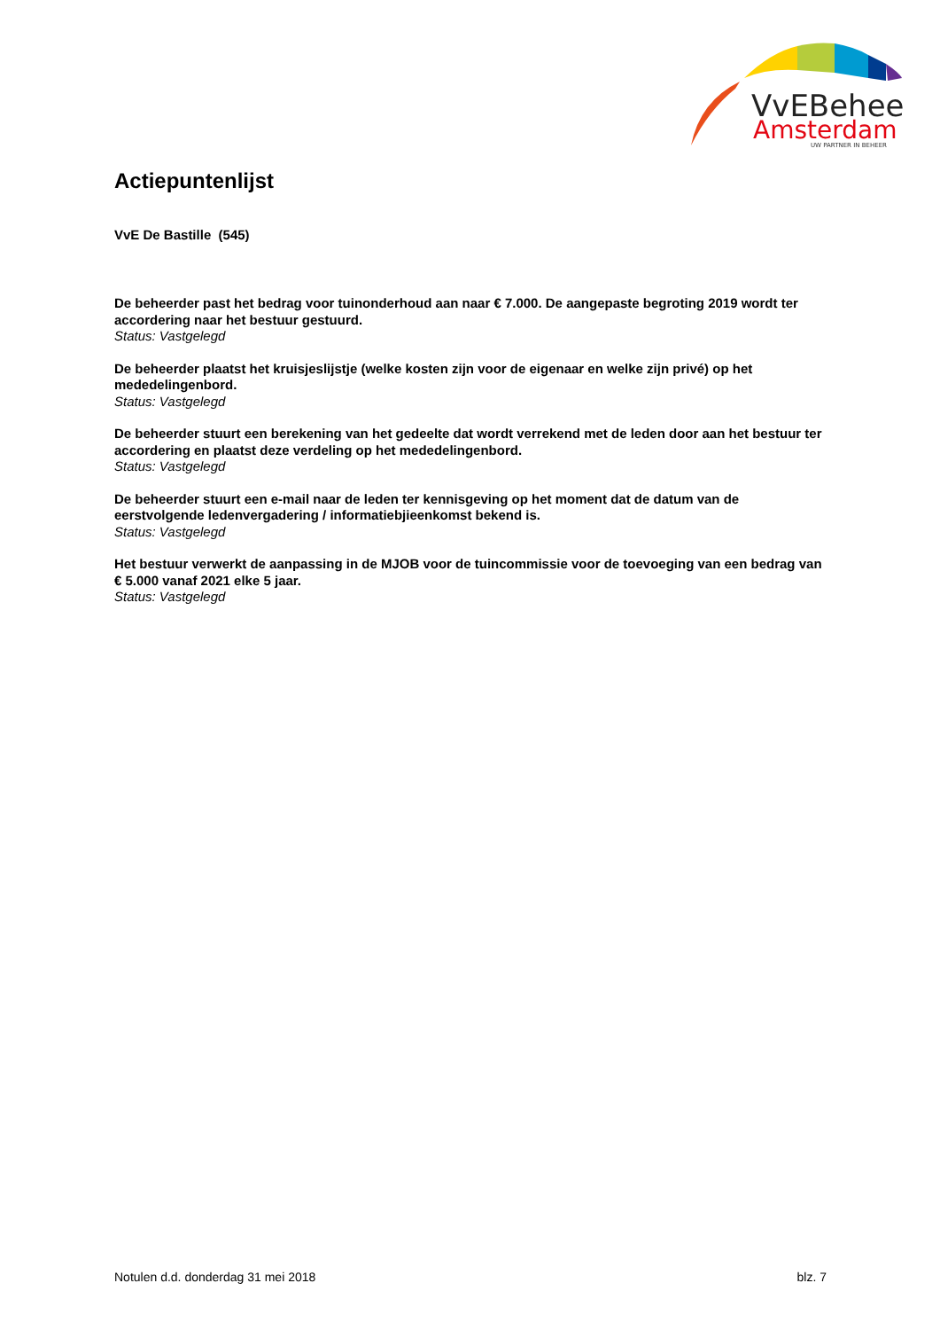VvEBeheer
Amsterdam
UW PARTNER IN BEHEER
Actiepuntenlijst
VvE De Bastille (545)
De beheerder past het bedrag voor tuinonderhoud aan naar € 7.000. De aangepaste begroting 2019 wordt ter accordering naar het bestuur gestuurd.
Status: Vastgelegd
De beheerder plaatst het kruisjeslijstje (welke kosten zijn voor de eigenaar en welke zijn privé) op het mededelingenbord.
Status: Vastgelegd
De beheerder stuurt een berekening van het gedeelte dat wordt verrekend met de leden door aan het bestuur ter accordering en plaatst deze verdeling op het mededelingenbord.
Status: Vastgelegd
De beheerder stuurt een e-mail naar de leden ter kennisgeving op het moment dat de datum van de eerstvolgende ledenvergadering / informatiebjieenkomst bekend is.
Status: Vastgelegd
Het bestuur verwerkt de aanpassing in de MJOB voor de tuincommissie voor de toevoeging van een bedrag van € 5.000 vanaf 2021 elke 5 jaar.
Status: Vastgelegd
Notulen d.d. donderdag 31 mei 2018 blz. 7